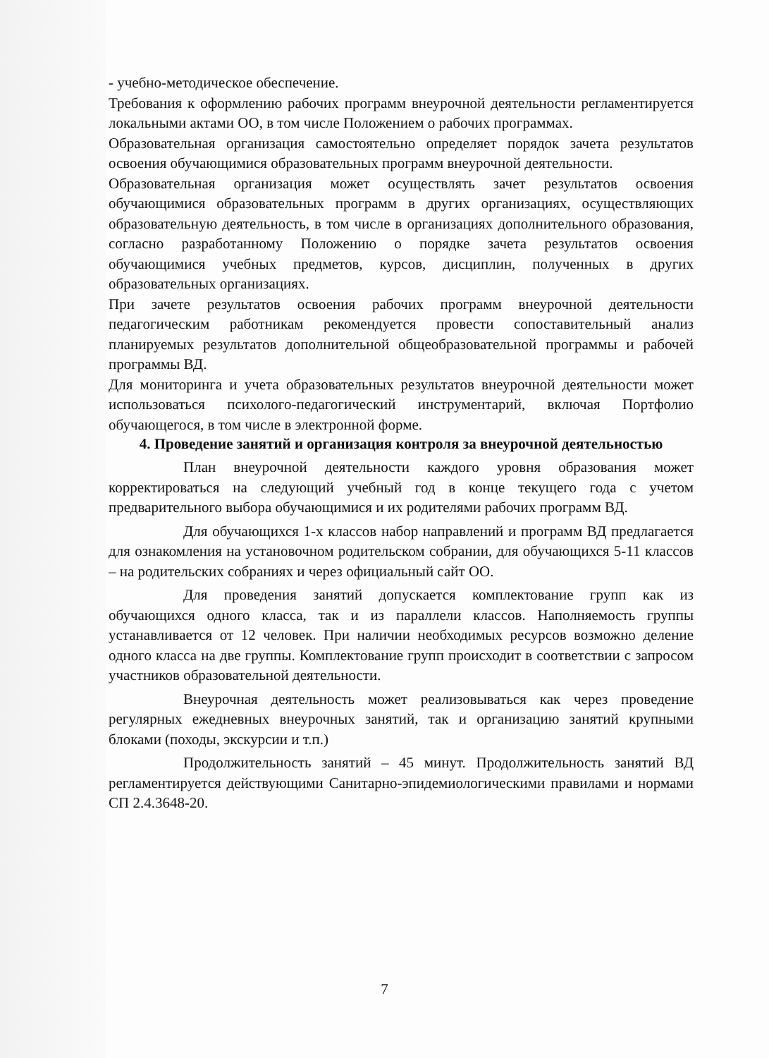- учебно-методическое обеспечение.
Требования к оформлению рабочих программ внеурочной деятельности регламентируется локальными актами ОО, в том числе Положением о рабочих программах.
Образовательная организация самостоятельно определяет порядок зачета результатов освоения обучающимися образовательных программ внеурочной деятельности.
Образовательная организация может осуществлять зачет результатов освоения обучающимися образовательных программ в других организациях, осуществляющих образовательную деятельность, в том числе в организациях дополнительного образования, согласно разработанному Положению о порядке зачета результатов освоения обучающимися учебных предметов, курсов, дисциплин, полученных в других образовательных организациях.
При зачете результатов освоения рабочих программ внеурочной деятельности педагогическим работникам рекомендуется провести сопоставительный анализ планируемых результатов дополнительной общеобразовательной программы и рабочей программы ВД.
Для мониторинга и учета образовательных результатов внеурочной деятельности может использоваться психолого-педагогический инструментарий, включая Портфолио обучающегося, в том числе в электронной форме.
4. Проведение занятий и организация контроля за внеурочной деятельностью
План внеурочной деятельности каждого уровня образования может корректироваться на следующий учебный год в конце текущего года с учетом предварительного выбора обучающимися и их родителями рабочих программ ВД.
Для обучающихся 1-х классов набор направлений и программ ВД предлагается для ознакомления на установочном родительском собрании, для обучающихся 5-11 классов – на родительских собраниях и через официальный сайт ОО.
Для проведения занятий допускается комплектование групп как из обучающихся одного класса, так и из параллели классов. Наполняемость группы устанавливается от 12 человек. При наличии необходимых ресурсов возможно деление одного класса на две группы. Комплектование групп происходит в соответствии с запросом участников образовательной деятельности.
Внеурочная деятельность может реализовываться как через проведение регулярных ежедневных внеурочных занятий, так и организацию занятий крупными блоками (походы, экскурсии и т.п.)
Продолжительность занятий – 45 минут. Продолжительность занятий ВД регламентируется действующими Санитарно-эпидемиологическими правилами и нормами СП 2.4.3648-20.
7